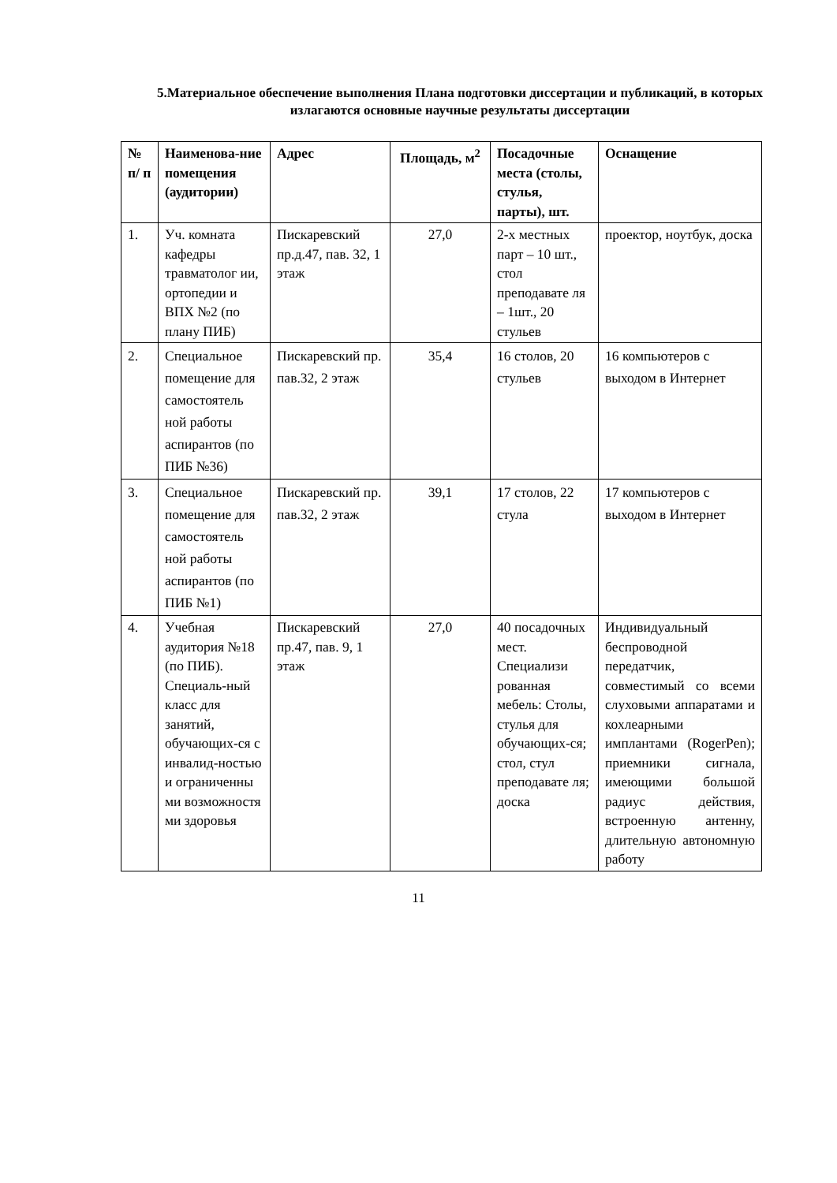5.Материальное обеспечение выполнения Плана подготовки диссертации и публикаций, в которых излагаются основные научные результаты диссертации
| № п/ п | Наименова-ние помещения (аудитории) | Адрес | Площадь, м<sup>2</sup> | Посадочные места (столы, стулья, парты), шт. | Оснащение |
| --- | --- | --- | --- | --- | --- |
| 1. | Уч. комната кафедры травматолог ии, ортопедии и ВПХ №2 (по плану ПИБ) | Пискаревский пр.д.47, пав. 32, 1 этаж | 27,0 | 2-х местных парт – 10 шт., стол преподавате ля – 1шт., 20 стульев | проектор, ноутбук, доска |
| 2. | Специальное помещение для самостоятель ной работы аспирантов (по ПИБ №36) | Пискаревский пр. пав.32, 2 этаж | 35,4 | 16 столов, 20 стульев | 16 компьютеров с выходом в Интернет |
| 3. | Специальное помещение для самостоятель ной работы аспирантов (по ПИБ №1) | Пискаревский пр. пав.32, 2 этаж | 39,1 | 17 столов, 22 стула | 17 компьютеров с выходом в Интернет |
| 4. | Учебная аудитория №18 (по ПИБ). Специаль-ный класс для занятий, обучающих-ся с инвалид-ностью и ограниченны ми возможностя ми здоровья | Пискаревский пр.47, пав. 9, 1 этаж | 27,0 | 40 посадочных мест. Специализи рованная мебель: Столы, стулья для обучающих-ся; стол, стул преподавате ля; доска | Индивидуальный беспроводной передатчик, совместимый со всеми слуховыми аппаратами и кохлеарными имплантами (RogerPen); приемники сигнала, имеющими большой радиус действия, встроенную антенну, длительную автономную работу |
11